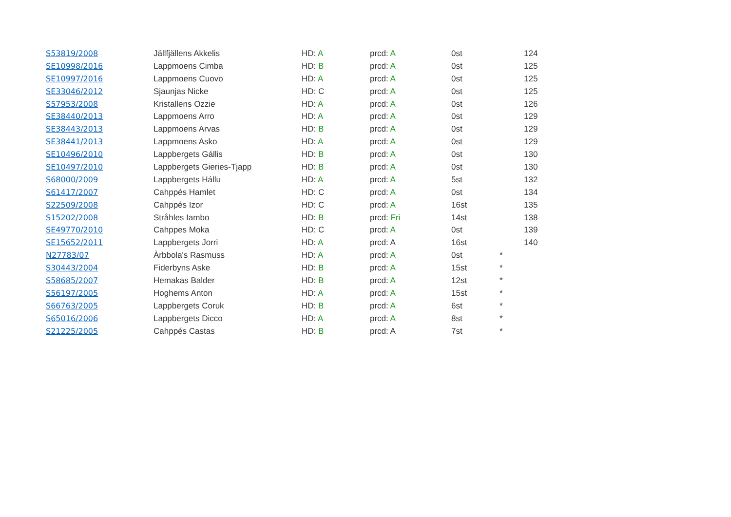| S53819/2008 | Jällfjällens Akkelis | HD: A | prcd: A | 0st | | 124 |
| SE10998/2016 | Lappmoens Cimba | HD: B | prcd: A | 0st | | 125 |
| SE10997/2016 | Lappmoens Cuovo | HD: A | prcd: A | 0st | | 125 |
| SE33046/2012 | Sjaunjas Nicke | HD: C | prcd: A | 0st | | 125 |
| S57953/2008 | Kristallens Ozzie | HD: A | prcd: A | 0st | | 126 |
| SE38440/2013 | Lappmoens Arro | HD: A | prcd: A | 0st | | 129 |
| SE38443/2013 | Lappmoens Arvas | HD: B | prcd: A | 0st | | 129 |
| SE38441/2013 | Lappmoens Asko | HD: A | prcd: A | 0st | | 129 |
| SE10496/2010 | Lappbergets Gállis | HD: B | prcd: A | 0st | | 130 |
| SE10497/2010 | Lappbergets Gieries-Tjapp | HD: B | prcd: A | 0st | | 130 |
| S68000/2009 | Lappbergets Hállu | HD: A | prcd: A | 5st | | 132 |
| S61417/2007 | Cahppés Hamlet | HD: C | prcd: A | 0st | | 134 |
| S22509/2008 | Cahppés Izor | HD: C | prcd: A | 16st | | 135 |
| S15202/2008 | Stråhles Iambo | HD: B | prcd: Fri | 14st | | 138 |
| SE49770/2010 | Cahppes Moka | HD: C | prcd: A | 0st | | 139 |
| SE15652/2011 | Lappbergets Jorri | HD: A | prcd: A | 16st | | 140 |
| N27783/07 | Àrbbola's Rasmuss | HD: A | prcd: A | 0st | * | |
| S30443/2004 | Fiderbyns Aske | HD: B | prcd: A | 15st | * | |
| S58685/2007 | Hemakas Balder | HD: B | prcd: A | 12st | * | |
| S56197/2005 | Hoghems Anton | HD: A | prcd: A | 15st | * | |
| S66763/2005 | Lappbergets Coruk | HD: B | prcd: A | 6st | * | |
| S65016/2006 | Lappbergets Dicco | HD: A | prcd: A | 8st | * | |
| S21225/2005 | Cahppés Castas | HD: B | prcd: A | 7st | * | |